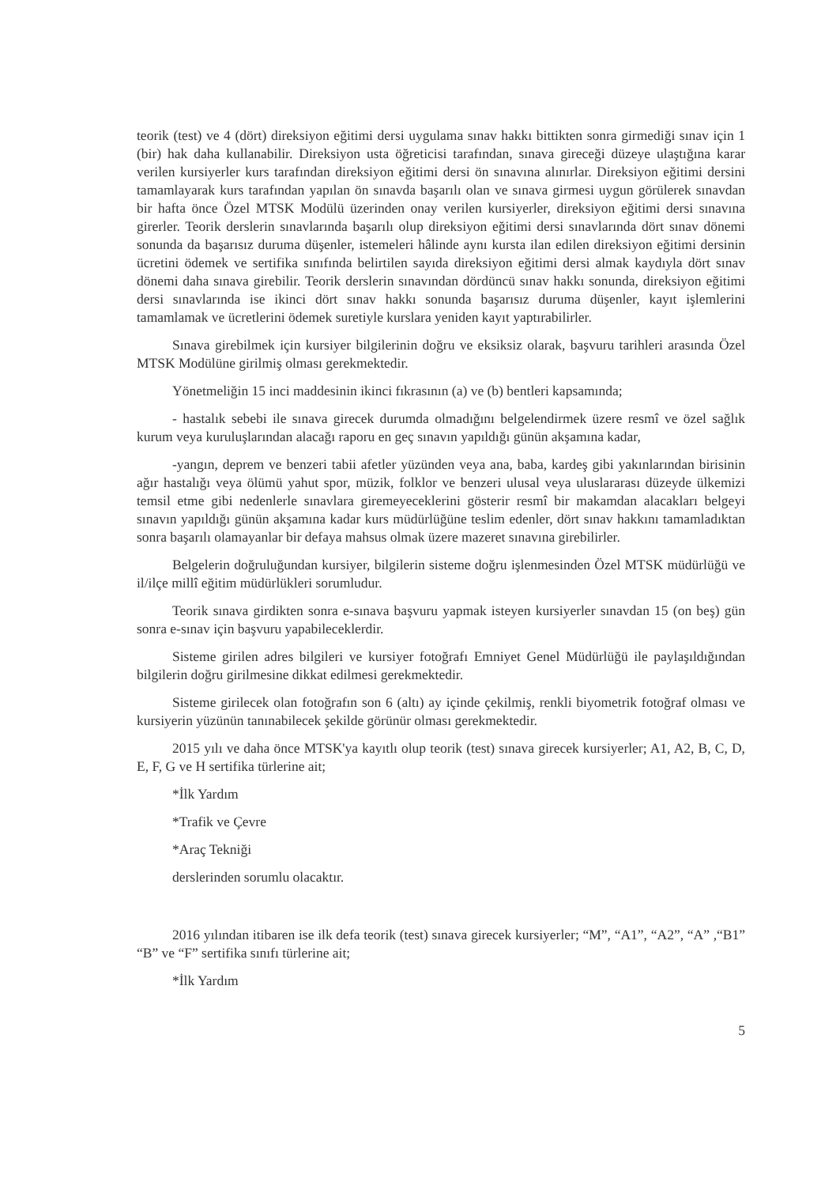teorik (test) ve 4 (dört) direksiyon eğitimi dersi uygulama sınav hakkı bittikten sonra girmediği sınav için 1 (bir) hak daha kullanabilir. Direksiyon usta öğreticisi tarafından, sınava gireceği düzeye ulaştığına karar verilen kursiyerler kurs tarafından direksiyon eğitimi dersi ön sınavına alınırlar. Direksiyon eğitimi dersini tamamlayarak kurs tarafından yapılan ön sınavda başarılı olan ve sınava girmesi uygun görülerek sınavdan bir hafta önce Özel MTSK Modülü üzerinden onay verilen kursiyerler, direksiyon eğitimi dersi sınavına girerler. Teorik derslerin sınavlarında başarılı olup direksiyon eğitimi dersi sınavlarında dört sınav dönemi sonunda da başarısız duruma düşenler, istemeleri hâlinde aynı kursta ilan edilen direksiyon eğitimi dersinin ücretini ödemek ve sertifika sınıfında belirtilen sayıda direksiyon eğitimi dersi almak kaydıyla dört sınav dönemi daha sınava girebilir. Teorik derslerin sınavından dördüncü sınav hakkı sonunda, direksiyon eğitimi dersi sınavlarında ise ikinci dört sınav hakkı sonunda başarısız duruma düşenler, kayıt işlemlerini tamamlamak ve ücretlerini ödemek suretiyle kurslara yeniden kayıt yaptırabilirler.
Sınava girebilmek için kursiyer bilgilerinin doğru ve eksiksiz olarak, başvuru tarihleri arasında Özel MTSK Modülüne girilmiş olması gerekmektedir.
Yönetmeliğin 15 inci maddesinin ikinci fıkrasının (a) ve (b) bentleri kapsamında;
- hastalık sebebi ile sınava girecek durumda olmadığını belgelendirmek üzere resmî ve özel sağlık kurum veya kuruluşlarından alacağı raporu en geç sınavın yapıldığı günün akşamına kadar,
-yangın, deprem ve benzeri tabii afetler yüzünden veya ana, baba, kardeş gibi yakınlarından birisinin ağır hastalığı veya ölümü yahut spor, müzik, folklor ve benzeri ulusal veya uluslararası düzeyde ülkemizi temsil etme gibi nedenlerle sınavlara giremeyeceklerini gösterir resmî bir makamdan alacakları belgeyi sınavın yapıldığı günün akşamına kadar kurs müdürlüğüne teslim edenler, dört sınav hakkını tamamladıktan sonra başarılı olamayanlar bir defaya mahsus olmak üzere mazeret sınavına girebilirler.
Belgelerin doğruluğundan kursiyer, bilgilerin sisteme doğru işlenmesinden Özel MTSK müdürlüğü ve il/ilçe millî eğitim müdürlükleri sorumludur.
Teorik sınava girdikten sonra e-sınava başvuru yapmak isteyen kursiyerler sınavdan 15 (on beş) gün sonra e-sınav için başvuru yapabileceklerdir.
Sisteme girilen adres bilgileri ve kursiyer fotoğrafı Emniyet Genel Müdürlüğü ile paylaşıldığından bilgilerin doğru girilmesine dikkat edilmesi gerekmektedir.
Sisteme girilecek olan fotoğrafın son 6 (altı) ay içinde çekilmiş, renkli biyometrik fotoğraf olması ve kursiyerin yüzünün tanınabilecek şekilde görünür olması gerekmektedir.
2015 yılı ve daha önce MTSK'ya kayıtlı olup teorik (test) sınava girecek kursiyerler; A1, A2, B, C, D, E, F, G ve H sertifika türlerine ait;
*İlk Yardım
*Trafik ve Çevre
*Araç Tekniği
derslerinden sorumlu olacaktır.
2016 yılından itibaren ise ilk defa teorik (test) sınava girecek kursiyerler; “M”, “A1”, “A2”, “A” ,“B1” “B” ve “F” sertifika sınıfı türlerine ait;
*İlk Yardım
5